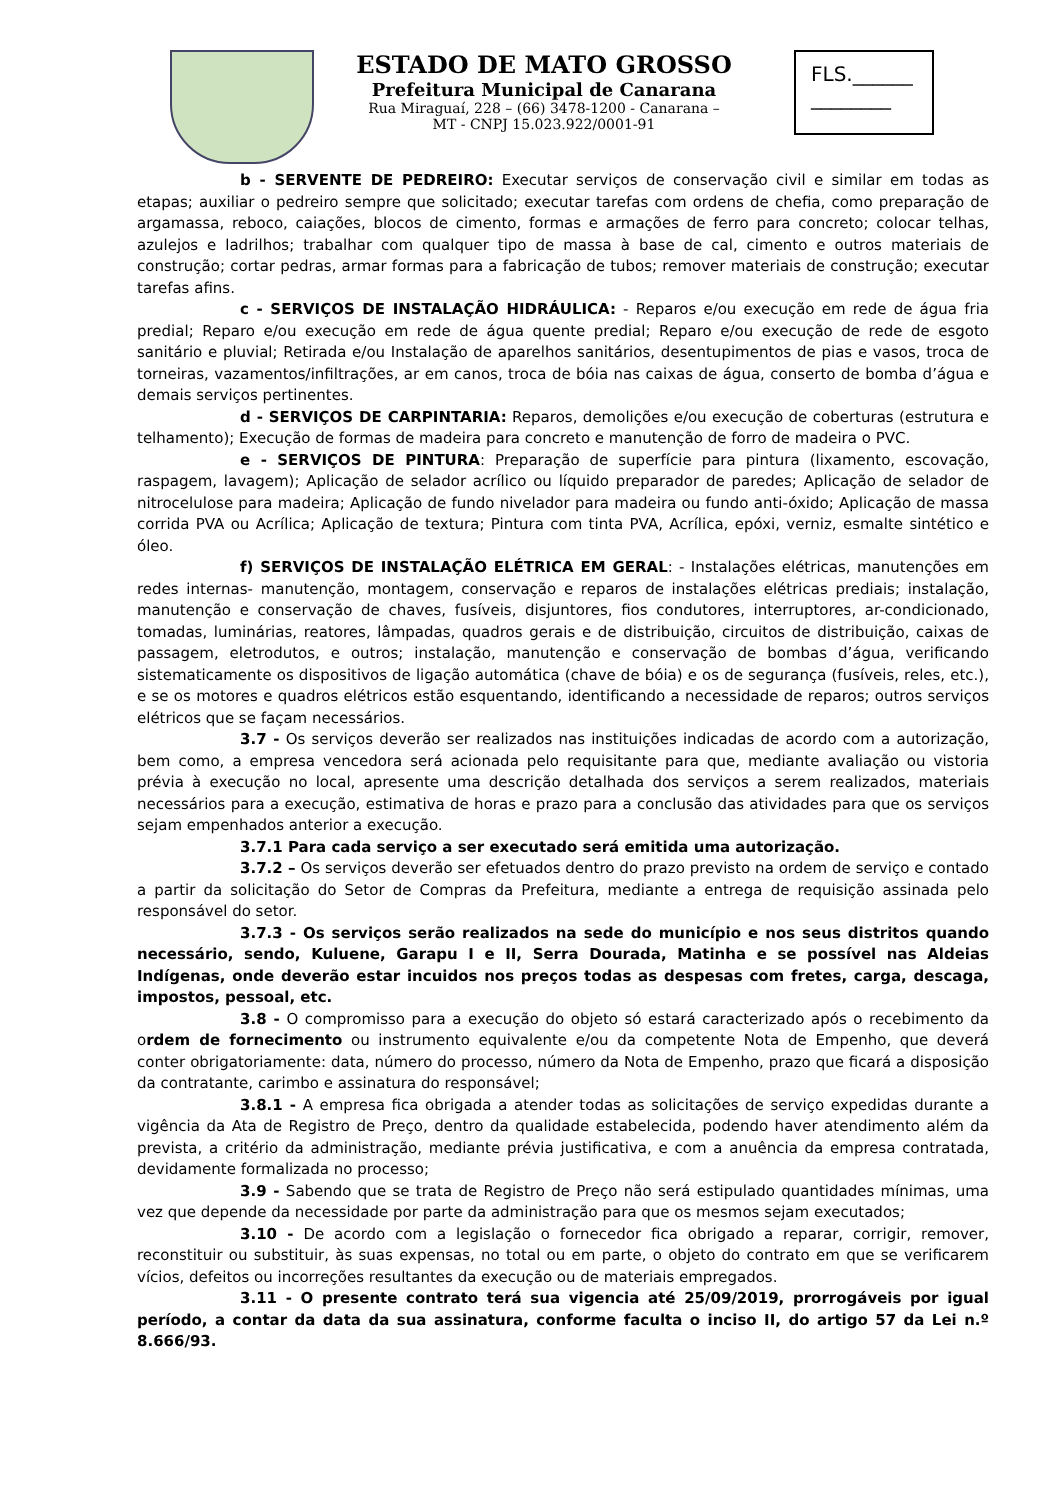ESTADO DE MATO GROSSO
Prefeitura Municipal de Canarana
Rua Miraguaí, 228 – (66) 3478-1200 - Canarana –
MT - CNPJ 15.023.922/0001-91
FLS.______
________
b - SERVENTE DE PEDREIRO: Executar serviços de conservação civil e similar em todas as etapas; auxiliar o pedreiro sempre que solicitado; executar tarefas com ordens de chefia, como preparação de argamassa, reboco, caiações, blocos de cimento, formas e armações de ferro para concreto; colocar telhas, azulejos e ladrilhos; trabalhar com qualquer tipo de massa à base de cal, cimento e outros materiais de construção; cortar pedras, armar formas para a fabricação de tubos; remover materiais de construção; executar tarefas afins.
c - SERVIÇOS DE INSTALAÇÃO HIDRÁULICA: - Reparos e/ou execução em rede de água fria predial; Reparo e/ou execução em rede de água quente predial; Reparo e/ou execução de rede de esgoto sanitário e pluvial; Retirada e/ou Instalação de aparelhos sanitários, desentupimentos de pias e vasos, troca de torneiras, vazamentos/infiltrações, ar em canos, troca de bóia nas caixas de água, conserto de bomba d’água e demais serviços pertinentes.
d - SERVIÇOS DE CARPINTARIA: Reparos, demolições e/ou execução de coberturas (estrutura e telhamento); Execução de formas de madeira para concreto e manutenção de forro de madeira o PVC.
e - SERVIÇOS DE PINTURA: Preparação de superfície para pintura (lixamento, escovação, raspagem, lavagem); Aplicação de selador acrílico ou líquido preparador de paredes; Aplicação de selador de nitrocelulose para madeira; Aplicação de fundo nivelador para madeira ou fundo anti-óxido; Aplicação de massa corrida PVA ou Acrílica; Aplicação de textura; Pintura com tinta PVA, Acrílica, epóxi, verniz, esmalte sintético e óleo.
f) SERVIÇOS DE INSTALAÇÃO ELÉTRICA EM GERAL: - Instalações elétricas, manutenções em redes internas- manutenção, montagem, conservação e reparos de instalações elétricas prediais; instalação, manutenção e conservação de chaves, fusíveis, disjuntores, fios condutores, interruptores, ar-condicionado, tomadas, luminárias, reatores, lâmpadas, quadros gerais e de distribuição, circuitos de distribuição, caixas de passagem, eletrodutos, e outros; instalação, manutenção e conservação de bombas d’água, verificando sistematicamente os dispositivos de ligação automática (chave de bóia) e os de segurança (fusíveis, reles, etc.), e se os motores e quadros elétricos estão esquentando, identificando a necessidade de reparos; outros serviços elétricos que se façam necessários.
3.7 - Os serviços deverão ser realizados nas instituições indicadas de acordo com a autorização, bem como, a empresa vencedora será acionada pelo requisitante para que, mediante avaliação ou vistoria prévia à execução no local, apresente uma descrição detalhada dos serviços a serem realizados, materiais necessários para a execução, estimativa de horas e prazo para a conclusão das atividades para que os serviços sejam empenhados anterior a execução.
3.7.1 Para cada serviço a ser executado será emitida uma autorização.
3.7.2 – Os serviços deverão ser efetuados dentro do prazo previsto na ordem de serviço e contado a partir da solicitação do Setor de Compras da Prefeitura, mediante a entrega de requisição assinada pelo responsável do setor.
3.7.3 - Os serviços serão realizados na sede do município e nos seus distritos quando necessário, sendo, Kuluene, Garapu I e II, Serra Dourada, Matinha e se possível nas Aldeias Indígenas, onde deverão estar incuidos nos preços todas as despesas com fretes, carga, descaga, impostos, pessoal, etc.
3.8 - O compromisso para a execução do objeto só estará caracterizado após o recebimento da ordem de fornecimento ou instrumento equivalente e/ou da competente Nota de Empenho, que deverá conter obrigatoriamente: data, número do processo, número da Nota de Empenho, prazo que ficará a disposição da contratante, carimbo e assinatura do responsável;
3.8.1 - A empresa fica obrigada a atender todas as solicitações de serviço expedidas durante a vigência da Ata de Registro de Preço, dentro da qualidade estabelecida, podendo haver atendimento além da prevista, a critério da administração, mediante prévia justificativa, e com a anuência da empresa contratada, devidamente formalizada no processo;
3.9 - Sabendo que se trata de Registro de Preço não será estipulado quantidades mínimas, uma vez que depende da necessidade por parte da administração para que os mesmos sejam executados;
3.10 - De acordo com a legislação o fornecedor fica obrigado a reparar, corrigir, remover, reconstituir ou substituir, às suas expensas, no total ou em parte, o objeto do contrato em que se verificarem vícios, defeitos ou incorreções resultantes da execução ou de materiais empregados.
3.11 - O presente contrato terá sua vigencia até 25/09/2019, prorrogáveis por igual período, a contar da data da sua assinatura, conforme faculta o inciso II, do artigo 57 da Lei n.º 8.666/93.